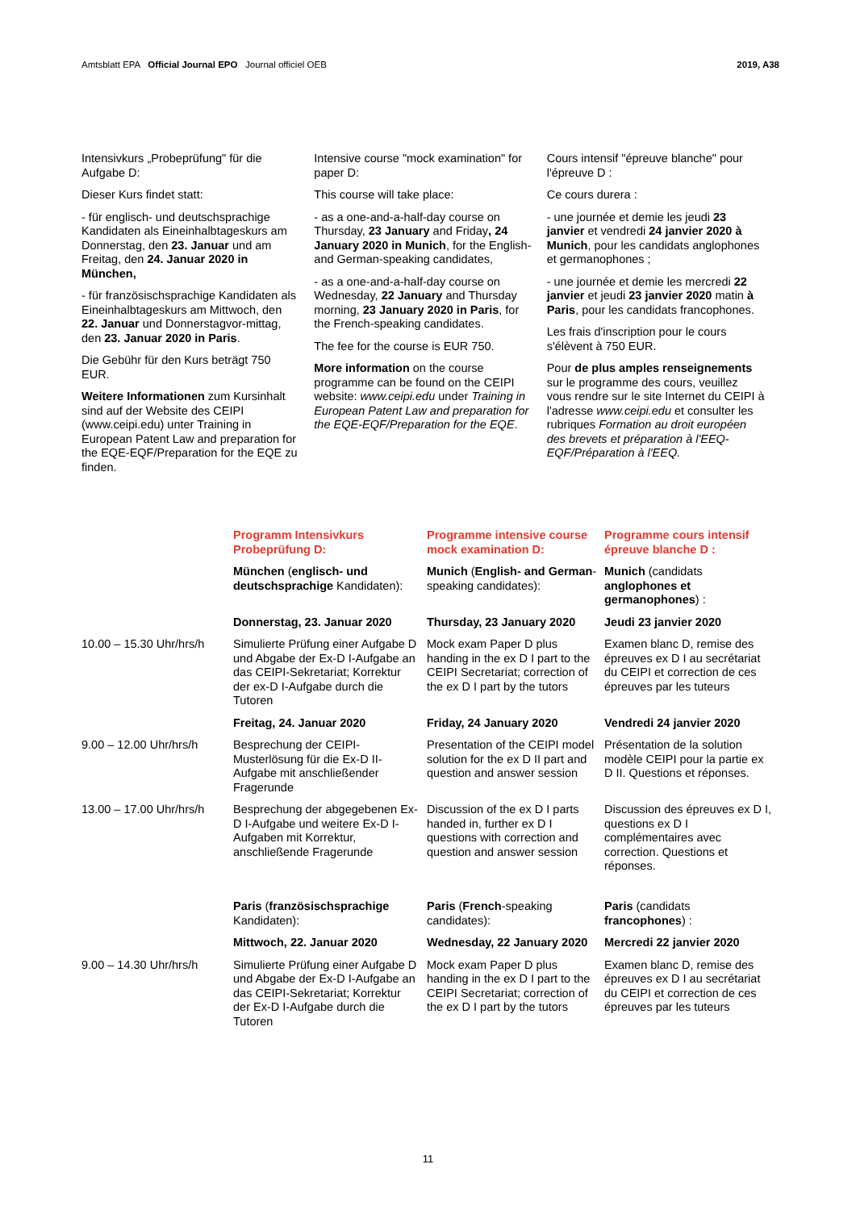Amtsblatt EPA Official Journal EPO Journal officiel OEB
2019, A38
Intensivkurs „Probeprüfung" für die Aufgabe D:
Dieser Kurs findet statt:
- für englisch- und deutschsprachige Kandidaten als Eineinhalbtageskurs am Donnerstag, den 23. Januar und am Freitag, den 24. Januar 2020 in München,
- für französischsprachige Kandidaten als Eineinhalbtageskurs am Mittwoch, den 22. Januar und Donnerstagvor-mittag, den 23. Januar 2020 in Paris.
Die Gebühr für den Kurs beträgt 750 EUR.
Weitere Informationen zum Kursinhalt sind auf der Website des CEIPI (www.ceipi.edu) unter Training in European Patent Law and preparation for the EQE-EQF/Preparation for the EQE zu finden.
Intensive course "mock examination" for paper D:
This course will take place:
- as a one-and-a-half-day course on Thursday, 23 January and Friday, 24 January 2020 in Munich, for the English- and German-speaking candidates,
- as a one-and-a-half-day course on Wednesday, 22 January and Thursday morning, 23 January 2020 in Paris, for the French-speaking candidates.
The fee for the course is EUR 750.
More information on the course programme can be found on the CEIPI website: www.ceipi.edu under Training in European Patent Law and preparation for the EQE-EQF/Preparation for the EQE.
Cours intensif "épreuve blanche" pour l'épreuve D :
Ce cours durera :
- une journée et demie les jeudi 23 janvier et vendredi 24 janvier 2020 à Munich, pour les candidats anglophones et germanophones ;
- une journée et demie les mercredi 22 janvier et jeudi 23 janvier 2020 matin à Paris, pour les candidats francophones.
Les frais d'inscription pour le cours s'élèvent à 750 EUR.
Pour de plus amples renseignements sur le programme des cours, veuillez vous rendre sur le site Internet du CEIPI à l'adresse www.ceipi.edu et consulter les rubriques Formation au droit européen des brevets et préparation à l'EEQ-EQF/Préparation à l'EEQ.
| | Programm Intensivkurs Probeprüfung D: | Programme intensive course mock examination D: | Programme cours intensif épreuve blanche D : |
| --- | --- | --- | --- |
| | München ( englisch- und deutschsprachige Kandidaten): | Munich ( English- and German -speaking candidates): | Munich (candidats anglophones et germanophones ) : |
| | Donnerstag, 23. Januar 2020 | Thursday, 23 January 2020 | Jeudi 23 janvier 2020 |
| 10.00 – 15.30 Uhr/hrs/h | Simulierte Prüfung einer Aufgabe D und Abgabe der Ex-D I-Aufgabe an das CEIPI-Sekretariat; Korrektur der ex-D I-Aufgabe durch die Tutoren | Mock exam Paper D plus handing in the ex D I part to the CEIPI Secretariat; correction of the ex D I part by the tutors | Examen blanc D, remise des épreuves ex D I au secrétariat du CEIPI et correction de ces épreuves par les tuteurs |
| | Freitag, 24. Januar 2020 | Friday, 24 January 2020 | Vendredi 24 janvier 2020 |
| 9.00 – 12.00 Uhr/hrs/h | Besprechung der CEIPI-Musterlösung für die Ex-D II-Aufgabe mit anschließender Fragerunde | Presentation of the CEIPI model solution for the ex D II part and question and answer session | Présentation de la solution modèle CEIPI pour la partie ex D II. Questions et réponses. |
| 13.00 – 17.00 Uhr/hrs/h | Besprechung der abgegebenen Ex-D I-Aufgabe und weitere Ex-D I-Aufgaben mit Korrektur, anschließende Fragerunde | Discussion of the ex D I parts handed in, further ex D I questions with correction and question and answer session | Discussion des épreuves ex D I, questions ex D I complémentaires avec correction. Questions et réponses. |
| | Paris ( französischsprachige Kandidaten): | Paris ( French -speaking candidates): | Paris (candidats francophones ) : |
| | Mittwoch, 22. Januar 2020 | Wednesday, 22 January 2020 | Mercredi 22 janvier 2020 |
| 9.00 – 14.30 Uhr/hrs/h | Simulierte Prüfung einer Aufgabe D und Abgabe der Ex-D I-Aufgabe an das CEIPI-Sekretariat; Korrektur der Ex-D I-Aufgabe durch die Tutoren | Mock exam Paper D plus handing in the ex D I part to the CEIPI Secretariat; correction of the ex D I part by the tutors | Examen blanc D, remise des épreuves ex D I au secrétariat du CEIPI et correction de ces épreuves par les tuteurs |
11